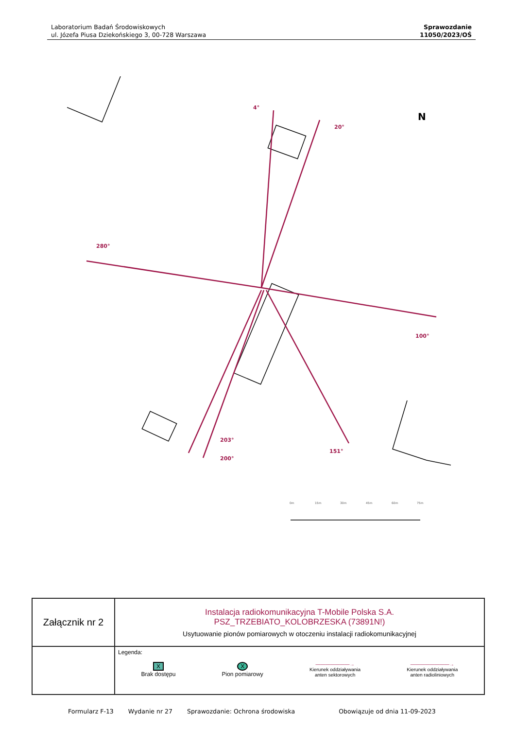Laboratorium Badań Środowiskowych
ul. Józefa Piusa Dziekońskiego 3, 00-728 Warszawa
Sprawozdanie
11050/2023/OŚ
4°
20°
280°
100°
203°
200°
151°
0m
15m
30m
45m
60m
75m
N
| Załącznik nr 2 | Instalacja radiokomunikacyjna T-Mobile Polska S.A. PSZ_TRZEBIATO_KOLOBRZESKA (73891N!) Usytuowanie pionów pomiarowych w otoczeniu instalacji radiokomunikacyjnej |
| | Legenda: X Brak dostępu X Pion pomiarowy ———————→ Kierunek oddziaływania anten sektorowych ————————→ Kierunek oddziaływania anten radioliniowych |
Formularz F-13 Wydanie nr 27 Sprawozdanie: Ochrona środowiska Obowiązuje od dnia 11-09-2023